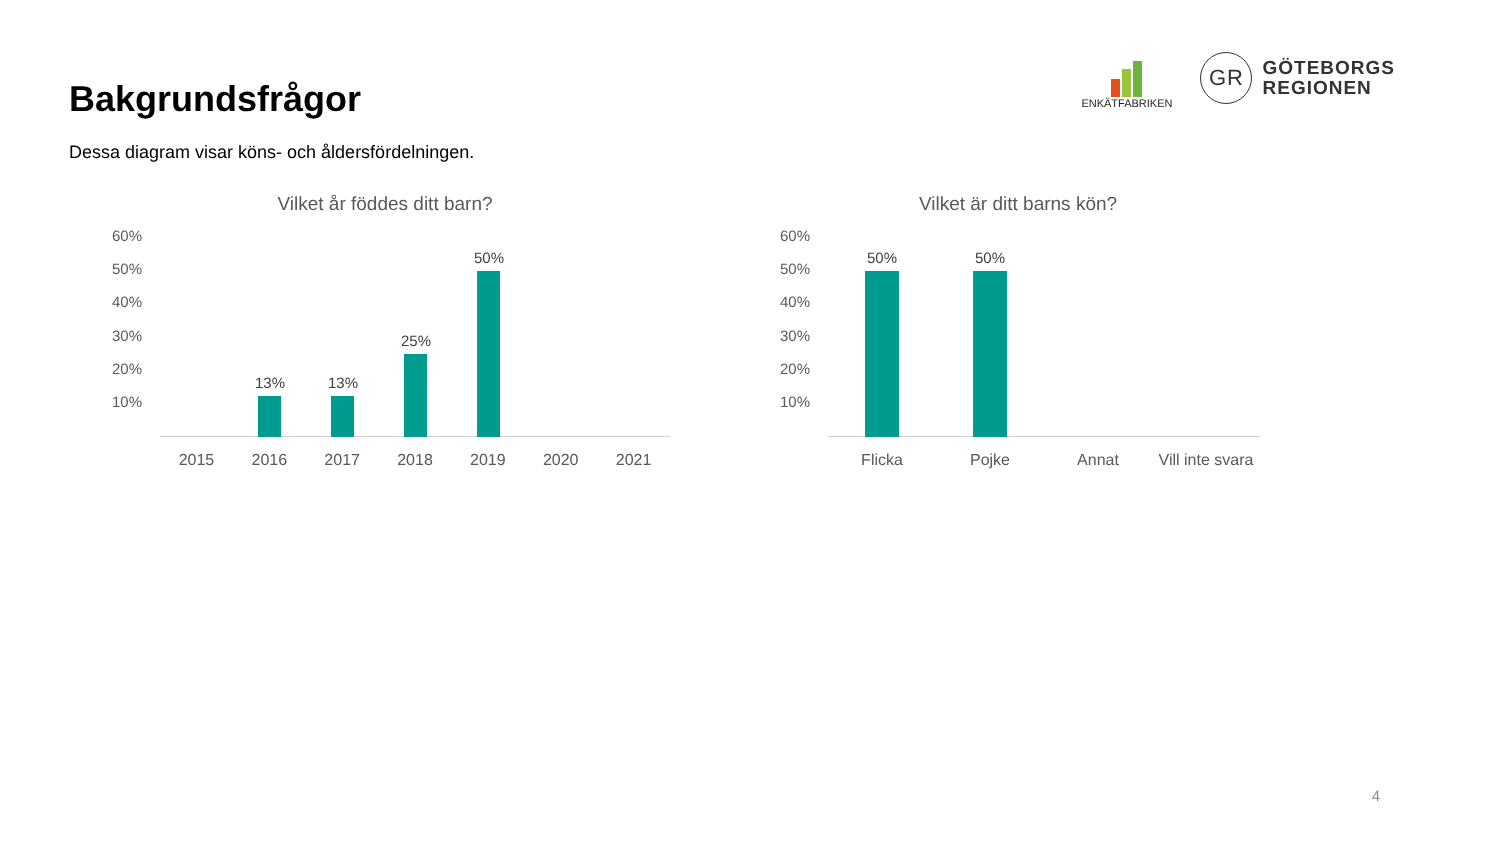Bakgrundsfrågor
ENKÄTFABRIKEN
GR
GÖTEBORGS
REGIONEN
Dessa diagram visar köns- och åldersfördelningen.
Vilket år föddes ditt barn?
60%
50%
40%
30%
20%
10%
13% 13%
25%
50%
2015 2016 2017 2018 2019 2020 2021
Vilket är ditt barns kön?
60%
50%
40%
30%
20%
10%
50% 50%
Flicka Pojke Annat Vill inte svara
4